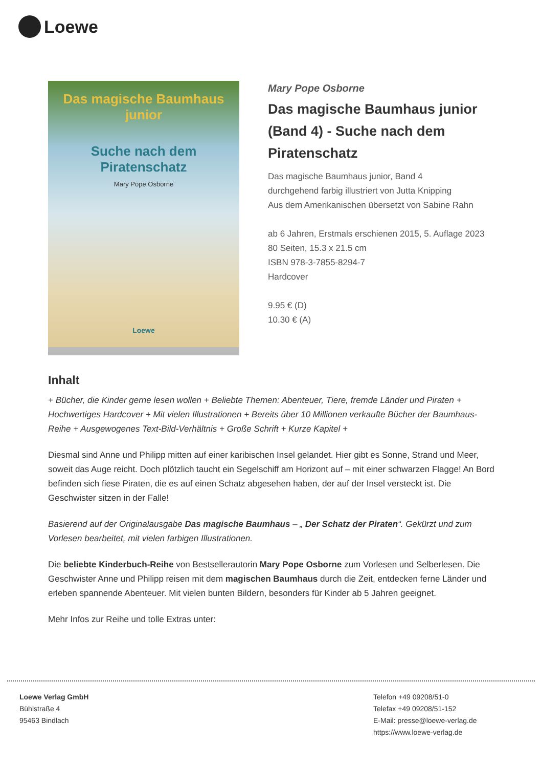Loewe
Das magische Baumhaus junior
Suche nach dem Piratenschatz
Mary Pope Osborne
Loewe
Mary Pope Osborne
Das magische Baumhaus junior (Band 4) - Suche nach dem Piratenschatz
Das magische Baumhaus junior, Band 4
durchgehend farbig illustriert von Jutta Knipping
Aus dem Amerikanischen übersetzt von Sabine Rahn
ab 6 Jahren, Erstmals erschienen 2015, 5. Auflage 2023
80 Seiten, 15.3 x 21.5 cm
ISBN 978-3-7855-8294-7
Hardcover
9.95 € (D)
10.30 € (A)
Inhalt
+ Bücher, die Kinder gerne lesen wollen + Beliebte Themen: Abenteuer, Tiere, fremde Länder und Piraten + Hochwertiges Hardcover + Mit vielen Illustrationen + Bereits über 10 Millionen verkaufte Bücher der Baumhaus-Reihe + Ausgewogenes Text-Bild-Verhältnis + Große Schrift + Kurze Kapitel +
Diesmal sind Anne und Philipp mitten auf einer karibischen Insel gelandet. Hier gibt es Sonne, Strand und Meer, soweit das Auge reicht. Doch plötzlich taucht ein Segelschiff am Horizont auf – mit einer schwarzen Flagge! An Bord befinden sich fiese Piraten, die es auf einen Schatz abgesehen haben, der auf der Insel versteckt ist. Die Geschwister sitzen in der Falle!
Basierend auf der Originalausgabe Das magische Baumhaus – „ Der Schatz der Piraten“. Gekürzt und zum Vorlesen bearbeitet, mit vielen farbigen Illustrationen.
Die beliebte Kinderbuch-Reihe von Bestsellerautorin Mary Pope Osborne zum Vorlesen und Selberlesen. Die Geschwister Anne und Philipp reisen mit dem magischen Baumhaus durch die Zeit, entdecken ferne Länder und erleben spannende Abenteuer. Mit vielen bunten Bildern, besonders für Kinder ab 5 Jahren geeignet.
Mehr Infos zur Reihe und tolle Extras unter:
Loewe Verlag GmbH
Bühlstraße 4
95463 Bindlach
Telefon +49 09208/51-0
Telefax +49 09208/51-152
E-Mail: presse@loewe-verlag.de
https://www.loewe-verlag.de